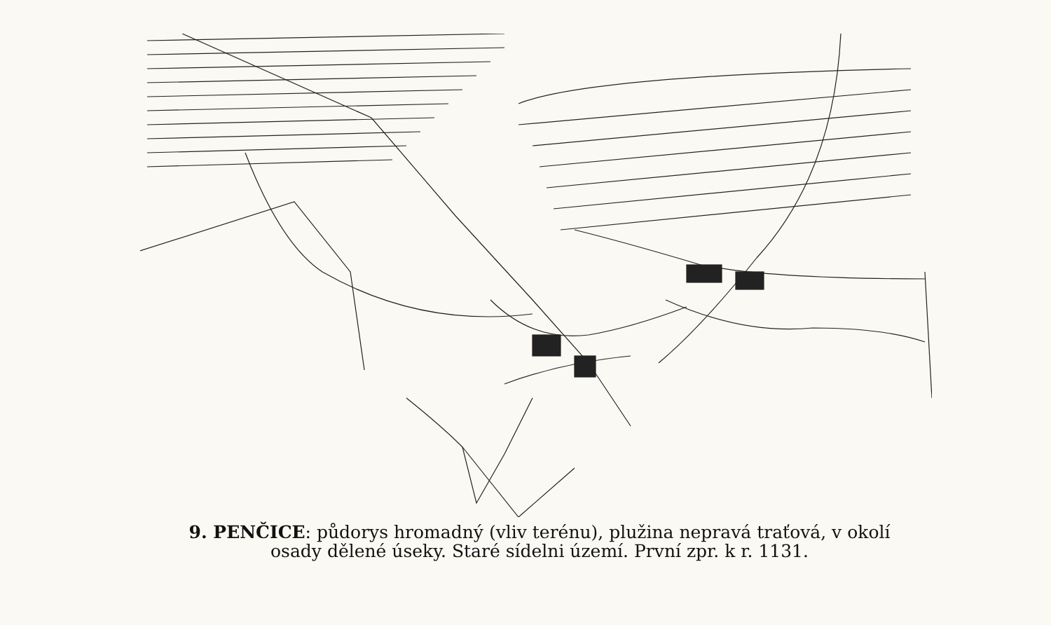9. PENČICE: půdorys hromadný (vliv terénu), plužina nepravá traťová, v okolí
osady dělené úseky. Staré sídelni území. První zpr. k r. 1131.